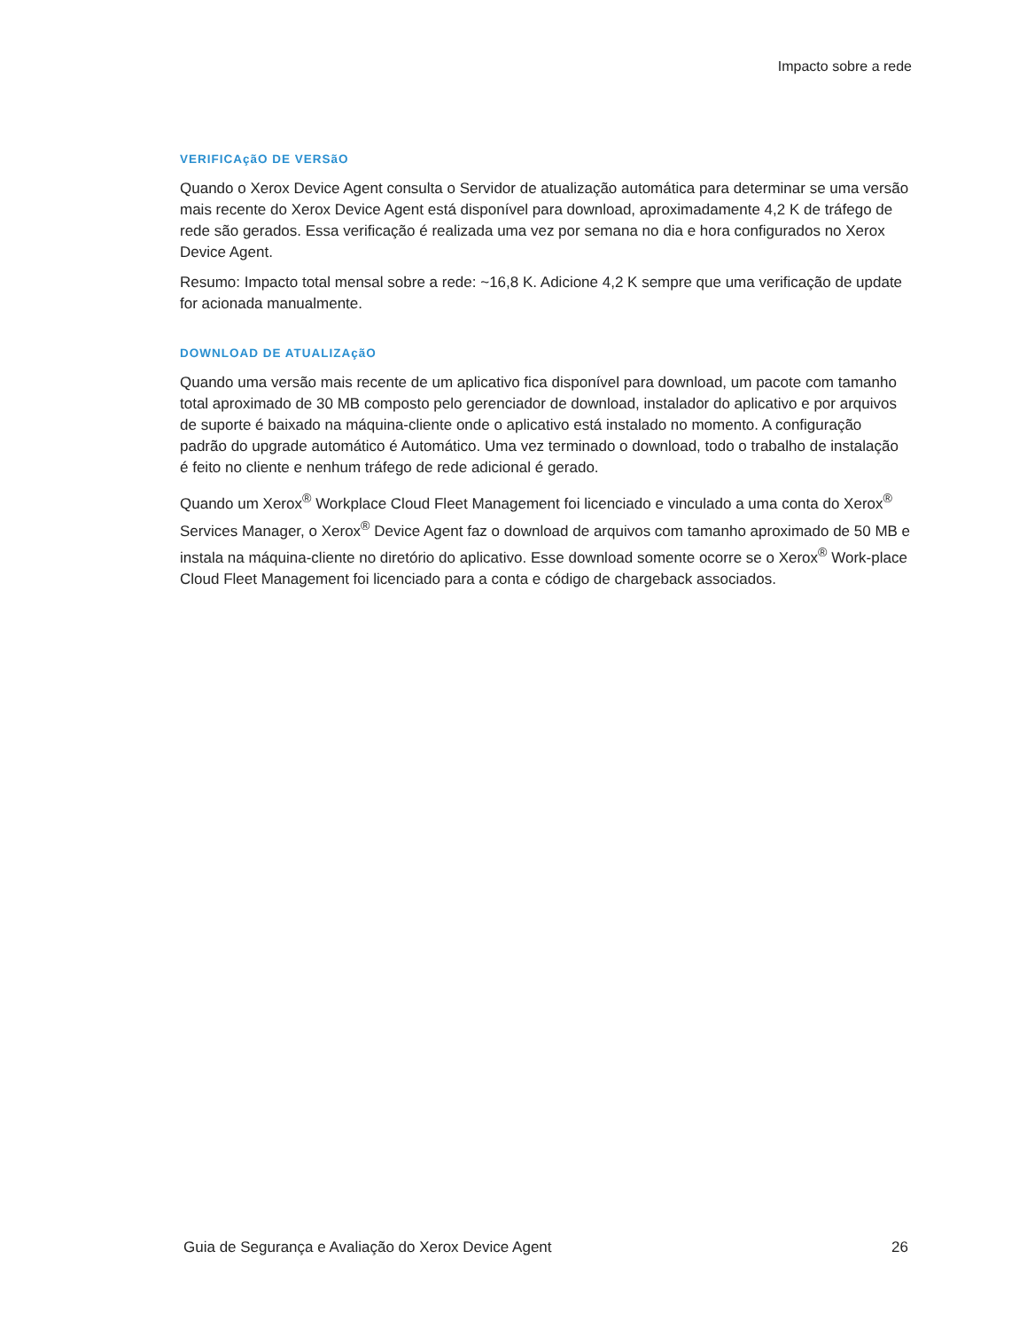Impacto sobre a rede
VERIFICAçãO DE VERSãO
Quando o Xerox Device Agent consulta o Servidor de atualização automática para determinar se uma versão mais recente do Xerox Device Agent está disponível para download, aproximadamente 4,2 K de tráfego de rede são gerados. Essa verificação é realizada uma vez por semana no dia e hora configurados no Xerox Device Agent.
Resumo: Impacto total mensal sobre a rede: ~16,8 K. Adicione 4,2 K sempre que uma verificação de update for acionada manualmente.
DOWNLOAD DE ATUALIZAçãO
Quando uma versão mais recente de um aplicativo fica disponível para download, um pacote com tamanho total aproximado de 30 MB composto pelo gerenciador de download, instalador do aplicativo e por arquivos de suporte é baixado na máquina-cliente onde o aplicativo está instalado no momento. A configuração padrão do upgrade automático é Automático. Uma vez terminado o download, todo o trabalho de instalação é feito no cliente e nenhum tráfego de rede adicional é gerado.
Quando um Xerox<sup>®</sup> Workplace Cloud Fleet Management foi licenciado e vinculado a uma conta do Xerox<sup>®</sup> Services Manager, o Xerox<sup>®</sup> Device Agent faz o download de arquivos com tamanho aproximado de 50 MB e instala na máquina-cliente no diretório do aplicativo. Esse download somente ocorre se o Xerox<sup>®</sup> Work-place Cloud Fleet Management foi licenciado para a conta e código de chargeback associados.
Guia de Segurança e Avaliação do Xerox Device Agent 26